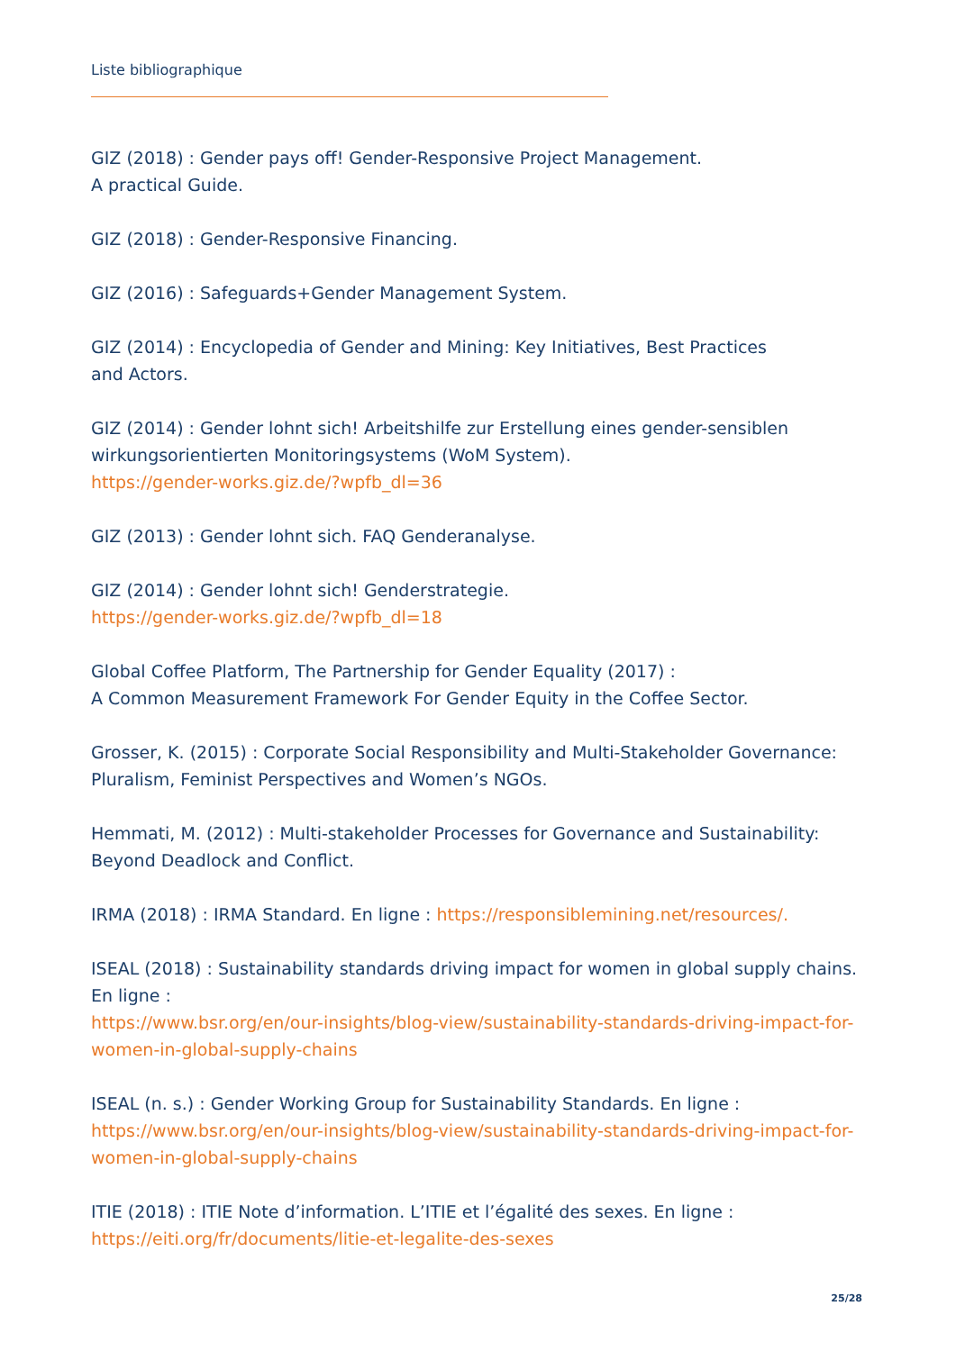Liste bibliographique
GIZ (2018) : Gender pays off! Gender-Responsive Project Management.
A practical Guide.
GIZ (2018) : Gender-Responsive Financing.
GIZ (2016) : Safeguards+Gender Management System.
GIZ (2014) : Encyclopedia of Gender and Mining: Key Initiatives, Best Practices
and Actors.
GIZ (2014) : Gender lohnt sich! Arbeitshilfe zur Erstellung eines gender-sensiblen wirkungsorientierten Monitoringsystems (WoM System).
https://gender-works.giz.de/?wpfb_dl=36
GIZ (2013) : Gender lohnt sich. FAQ Genderanalyse.
GIZ (2014) : Gender lohnt sich! Genderstrategie.
https://gender-works.giz.de/?wpfb_dl=18
Global Coffee Platform, The Partnership for Gender Equality (2017) :
A Common Measurement Framework For Gender Equity in the Coffee Sector.
Grosser, K. (2015) : Corporate Social Responsibility and Multi-Stakeholder Governance: Pluralism, Feminist Perspectives and Women’s NGOs.
Hemmati, M. (2012) : Multi-stakeholder Processes for Governance and Sustainability: Beyond Deadlock and Conflict.
IRMA (2018) : IRMA Standard. En ligne : https://responsiblemining.net/resources/.
ISEAL (2018) : Sustainability standards driving impact for women in global supply chains. En ligne :
https://www.bsr.org/en/our-insights/blog-view/sustainability-standards-driving-impact-for-women-in-global-supply-chains
ISEAL (n. s.) : Gender Working Group for Sustainability Standards. En ligne :
https://www.bsr.org/en/our-insights/blog-view/sustainability-standards-driving-impact-for-women-in-global-supply-chains
ITIE (2018) : ITIE Note d’information. L’ITIE et l’égalité des sexes. En ligne :
https://eiti.org/fr/documents/litie-et-legalite-des-sexes
25/28